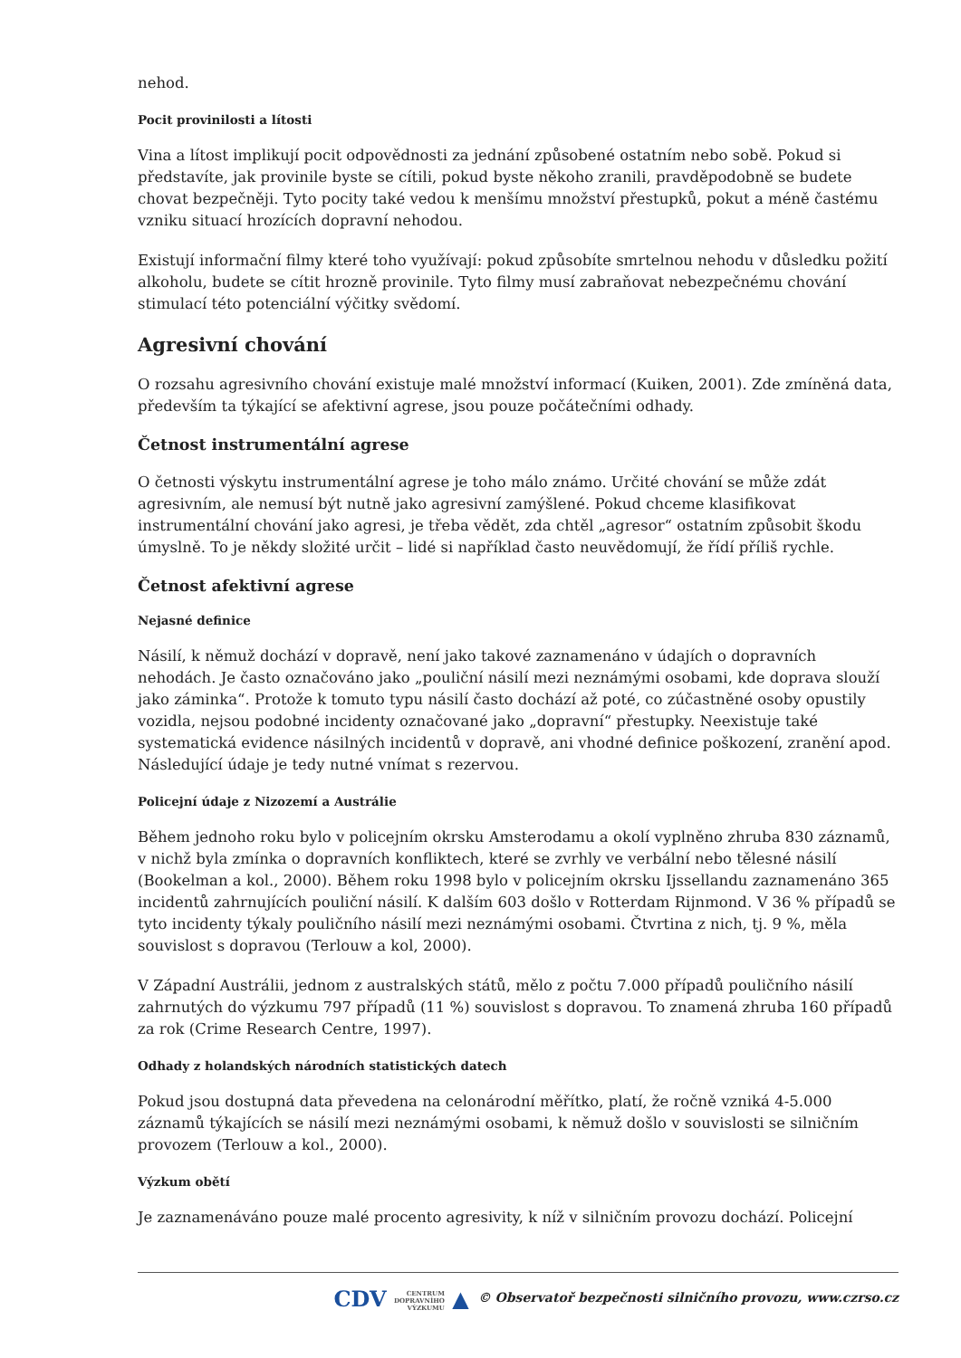nehod.
Pocit provinilosti a lítosti
Vina a lítost implikují pocit odpovědnosti za jednání způsobené ostatním nebo sobě. Pokud si představíte, jak provinile byste se cítili, pokud byste někoho zranili, pravděpodobně se budete chovat bezpečněji. Tyto pocity také vedou k menšímu množství přestupků, pokut a méně častému vzniku situací hrozících dopravní nehodou.
Existují informační filmy které toho využívají: pokud způsobíte smrtelnou nehodu v důsledku požití alkoholu, budete se cítit hrozně provinile. Tyto filmy musí zabraňovat nebezpečnému chování stimulací této potenciální výčitky svědomí.
Agresivní chování
O rozsahu agresivního chování existuje malé množství informací (Kuiken, 2001). Zde zmíněná data, především ta týkající se afektivní agrese, jsou pouze počátečními odhady.
Četnost instrumentální agrese
O četnosti výskytu instrumentální agrese je toho málo známo. Určité chování se může zdát agresivním, ale nemusí být nutně jako agresivní zamýšlené. Pokud chceme klasifikovat instrumentální chování jako agresi, je třeba vědět, zda chtěl „agresor“ ostatním způsobit škodu úmyslně. To je někdy složité určit – lidé si například často neuvědomují, že řídí příliš rychle.
Četnost afektivní agrese
Nejasné definice
Násilí, k němuž dochází v dopravě, není jako takové zaznamenáno v údajích o dopravních nehodách. Je často označováno jako „pouliční násilí mezi neznámými osobami, kde doprava slouží jako záminka“. Protože k tomuto typu násilí často dochází až poté, co zúčastněné osoby opustily vozidla, nejsou podobné incidenty označované jako „dopravní“ přestupky. Neexistuje také systematická evidence násilných incidentů v dopravě, ani vhodné definice poškození, zranění apod. Následující údaje je tedy nutné vnímat s rezervou.
Policejní údaje z Nizozemí a Austrálie
Během jednoho roku bylo v policejním okrsku Amsterodamu a okolí vyplněno zhruba 830 záznamů, v nichž byla zmínka o dopravních konfliktech, které se zvrhly ve verbální nebo tělesné násilí (Bookelman a kol., 2000). Během roku 1998 bylo v policejním okrsku Ijssellandu zaznamenáno 365 incidentů zahrnujících pouliční násilí. K dalším 603 došlo v Rotterdam Rijnmond. V 36 % případů se tyto incidenty týkaly pouličního násilí mezi neznámými osobami. Čtvrtina z nich, tj. 9 %, měla souvislost s dopravou (Terlouw a kol, 2000).
V Západní Austrálii, jednom z australských států, mělo z počtu 7.000 případů pouličního násilí zahrnutých do výzkumu 797 případů (11 %) souvislost s dopravou. To znamená zhruba 160 případů za rok (Crime Research Centre, 1997).
Odhady z holandských národních statistických datech
Pokud jsou dostupná data převedena na celonárodní měřítko, platí, že ročně vzniká 4-5.000 záznamů týkajících se násilí mezi neznámými osobami, k němuž došlo v souvislosti se silničním provozem (Terlouw a kol., 2000).
Výzkum obětí
Je zaznamenáváno pouze malé procento agresivity, k níž v silničním provozu dochází. Policejní
CDV CENTRUM
DOPRAVNÍHO
VÝZKUMU ▲ © Observatoř bezpečnosti silničního provozu, www.czrso.cz